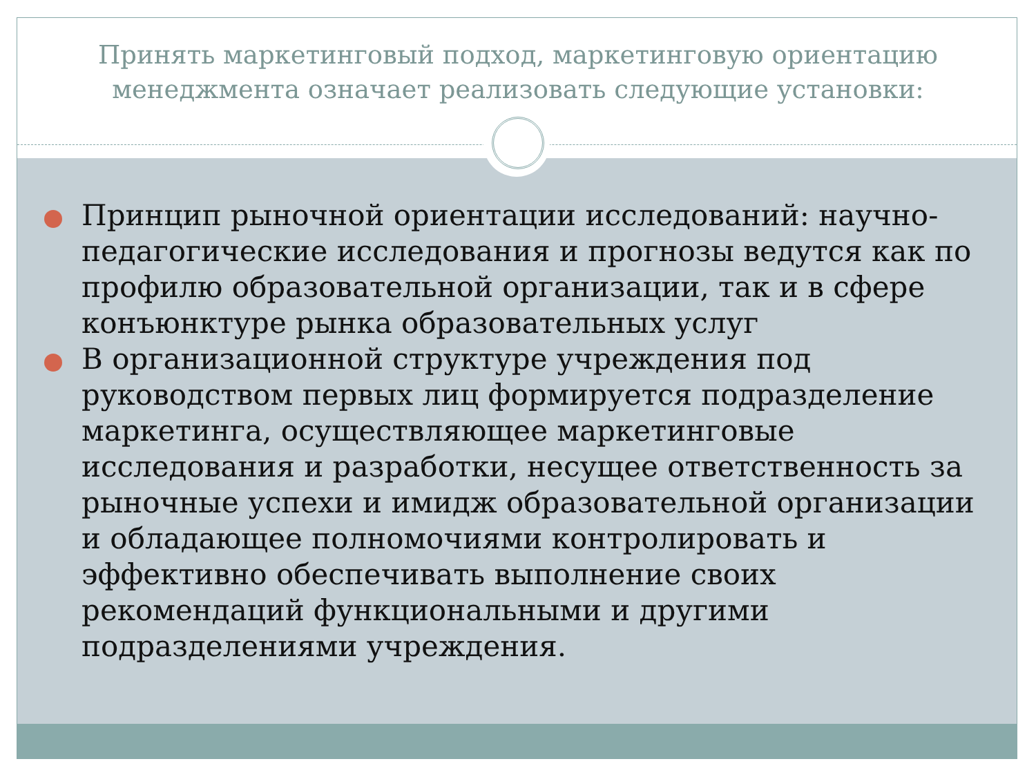Принять маркетинговый подход, маркетинговую ориентацию менеджмента означает реализовать следующие установки:
Принцип рыночной ориентации исследований: научно-педагогические исследования и прогнозы ведутся как по профилю образовательной организации, так и в сфере конъюнктуре рынка образовательных услуг
В организационной структуре учреждения под руководством первых лиц формируется подразделение маркетинга, осуществляющее маркетинговые исследования и разработки, несущее ответственность за рыночные успехи и имидж образовательной организации и обладающее полномочиями контролировать и эффективно обеспечивать выполнение своих рекомендаций функциональными и другими подразделениями учреждения.